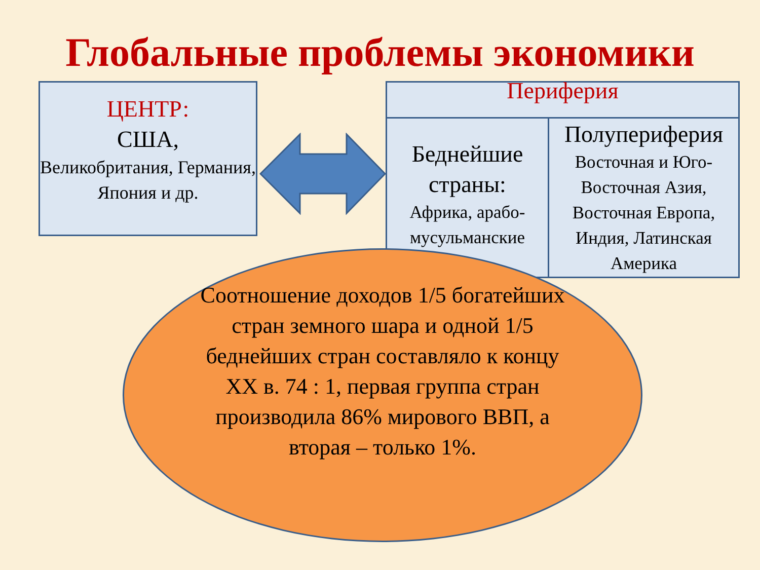Глобальные проблемы экономики
ЦЕНТР:
США,
Великобритания, Германия, Япония и др.
| Периферия | |
| --- | --- |
| Беднейшие страны: Африка, арабо-мусульманские | Полупериферия Восточная и Юго-Восточная Азия, Восточная Европа, Индия, Латинская Америка |
Соотношение доходов 1/5 богатейших стран земного шара и одной 1/5 беднейших стран составляло к концу XX в. 74 : 1, первая группа стран производила 86% мирового ВВП, а вторая – только 1%.